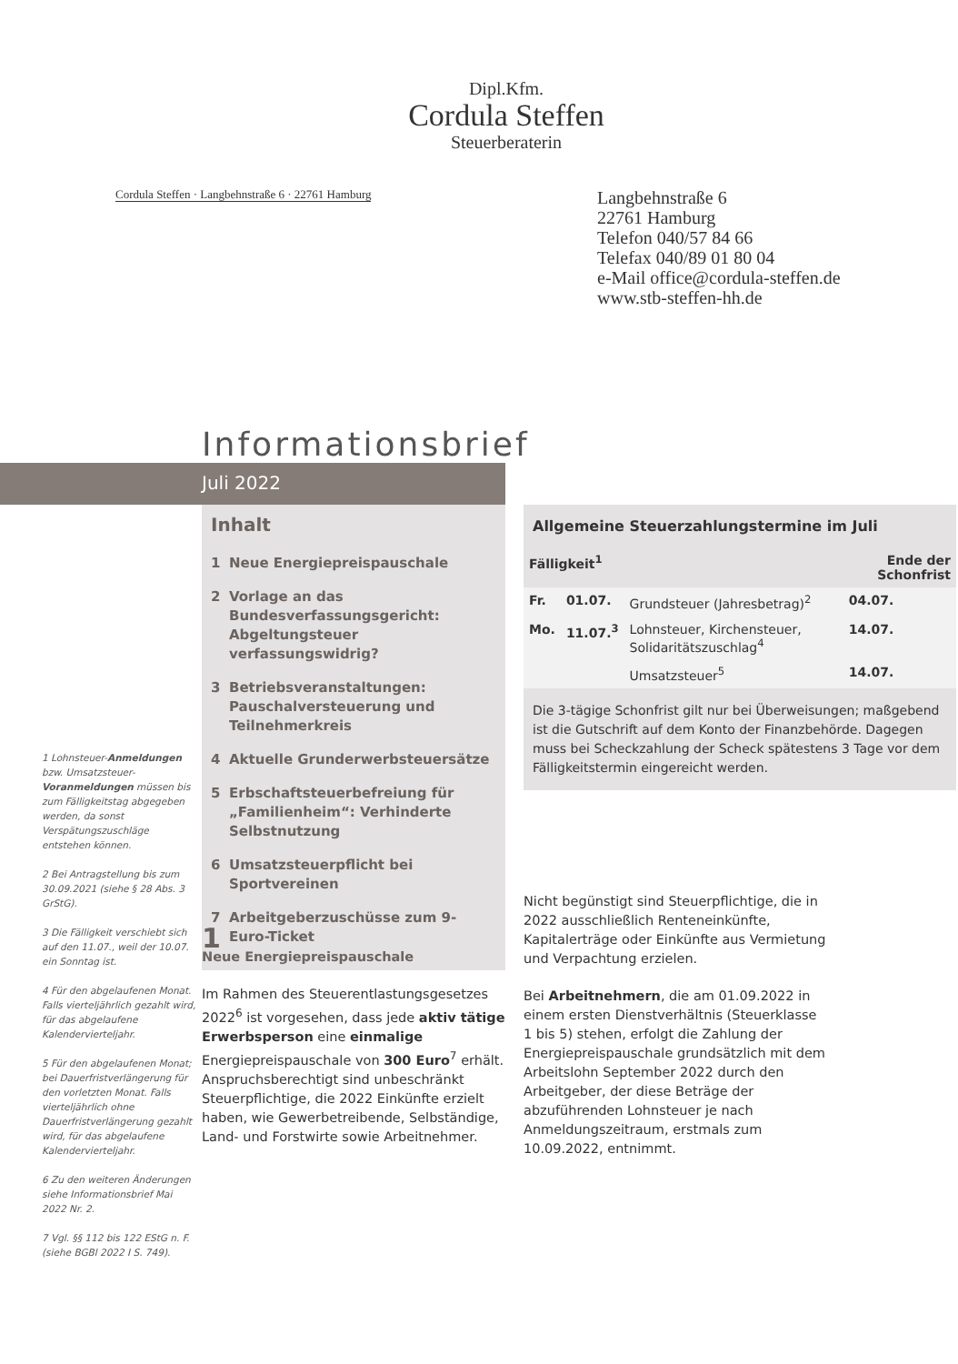Dipl.Kfm.
Cordula Steffen
Steuerberaterin
Cordula Steffen · Langbehnstraße 6 · 22761 Hamburg
Langbehnstraße 6
22761 Hamburg
Telefon 040/57 84 66
Telefax 040/89 01 80 04
e-Mail office@cordula-steffen.de
www.stb-steffen-hh.de
Informationsbrief
Juli 2022
1 Lohnsteuer-Anmeldungen bzw. Umsatzsteuer-Voranmeldungen müssen bis zum Fälligkeitstag abgegeben werden, da sonst Verspätungszuschläge entstehen können.
2 Bei Antragstellung bis zum 30.09.2021 (siehe § 28 Abs. 3 GrStG).
3 Die Fälligkeit verschiebt sich auf den 11.07., weil der 10.07. ein Sonntag ist.
4 Für den abgelaufenen Monat. Falls vierteljährlich gezahlt wird, für das abgelaufene Kalendervierteljahr.
5 Für den abgelaufenen Monat; bei Dauerfristverlängerung für den vorletzten Monat. Falls vierteljährlich ohne Dauerfristverlängerung gezahlt wird, für das abgelaufene Kalendervierteljahr.
6 Zu den weiteren Änderungen siehe Informationsbrief Mai 2022 Nr. 2.
7 Vgl. §§ 112 bis 122 EStG n. F. (siehe BGBl 2022 I S. 749).
Inhalt
1 Neue Energiepreispauschale
2 Vorlage an das Bundesverfassungsgericht: Abgeltungsteuer verfassungswidrig?
3 Betriebsveranstaltungen: Pauschalversteuerung und Teilnehmerkreis
4 Aktuelle Grunderwerbsteuersätze
5 Erbschaftsteuerbefreiung für „Familienheim“: Verhinderte Selbstnutzung
6 Umsatzsteuerpflicht bei Sportvereinen
7 Arbeitgeberzuschüsse zum 9-Euro-Ticket
Allgemeine Steuerzahlungstermine im Juli
| Fälligkeit<sup>1</sup> | | | Ende der Schonfrist |
| --- | --- | --- | --- |
| Fr. | 01.07. | Grundsteuer (Jahresbetrag)<sup>2</sup> | 04.07. |
| Mo. | 11.07.<sup>3</sup> | Lohnsteuer, Kirchensteuer, Solidaritätszuschlag<sup>4</sup> | 14.07. |
| | | Umsatzsteuer<sup>5</sup> | 14.07. |
Die 3-tägige Schonfrist gilt nur bei Überweisungen; maßgebend ist die Gutschrift auf dem Konto der Finanzbehörde. Dagegen muss bei Scheckzahlung der Scheck spätestens 3 Tage vor dem Fälligkeitstermin eingereicht werden.
1
Neue Energiepreispauschale
Im Rahmen des Steuerentlastungsgesetzes 2022<sup>6</sup> ist vorgesehen, dass jede aktiv tätige Erwerbsperson eine einmalige Energiepreispauschale von 300 Euro<sup>7</sup> erhält. Anspruchsberechtigt sind unbeschränkt Steuerpflichtige, die 2022 Einkünfte erzielt haben, wie Gewerbetreibende, Selbständige, Land- und Forstwirte sowie Arbeitnehmer.
Nicht begünstigt sind Steuerpflichtige, die in 2022 ausschließlich Renteneinkünfte, Kapitalerträge oder Einkünfte aus Vermietung und Verpachtung erzielen.
Bei Arbeitnehmern, die am 01.09.2022 in einem ersten Dienstverhältnis (Steuerklasse 1 bis 5) stehen, erfolgt die Zahlung der Energiepreispauschale grundsätzlich mit dem Arbeitslohn September 2022 durch den Arbeitgeber, der diese Beträge der abzuführenden Lohnsteuer je nach Anmeldungszeitraum, erstmals zum 10.09.2022, entnimmt.